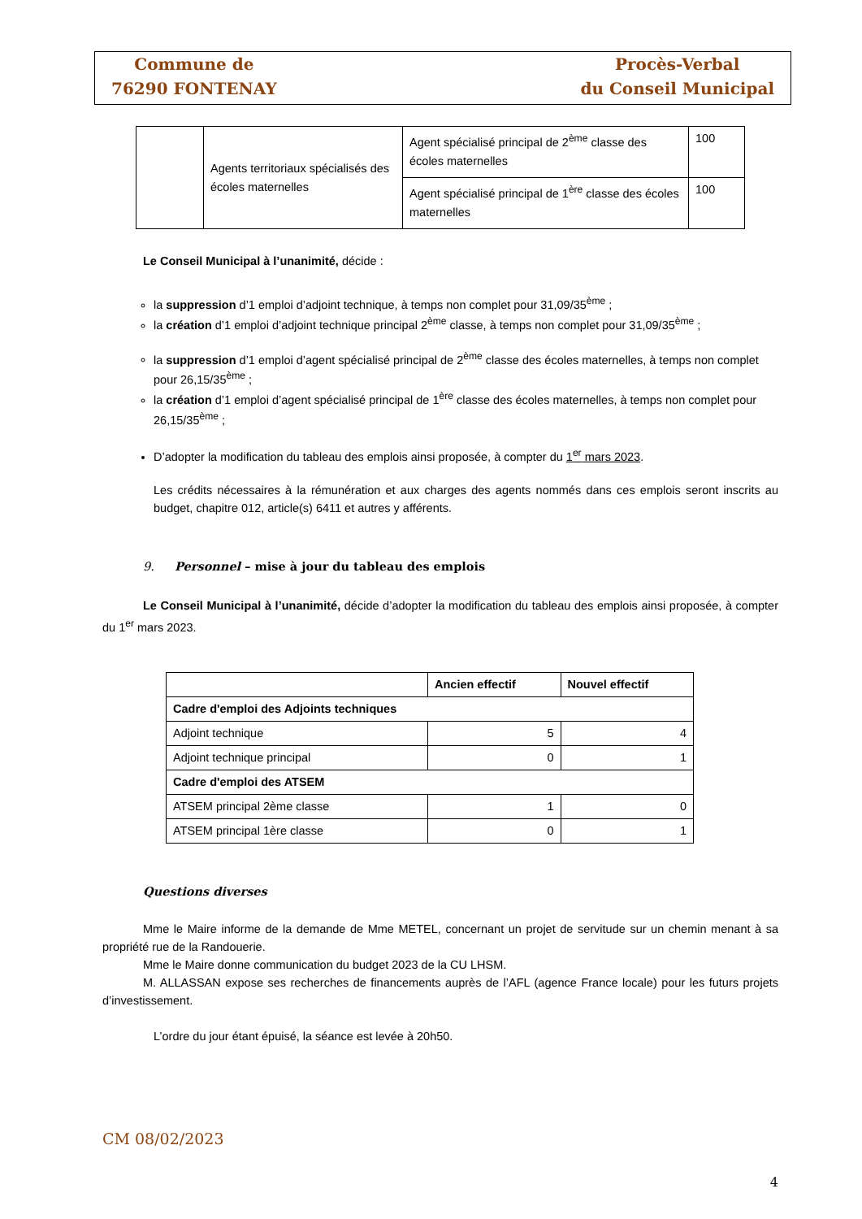Commune de
76290 FONTENAY
Procès-Verbal
du Conseil Municipal
| | Agents territoriaux spécialisés des écoles maternelles | Agent spécialisé principal de 2<sup>ème</sup> classe des écoles maternelles | 100 |
| | | Agent spécialisé principal de 1<sup>ère</sup> classe des écoles maternelles | 100 |
Le Conseil Municipal à l’unanimité, décide :
la suppression d’1 emploi d’adjoint technique, à temps non complet pour 31,09/35<sup>ème</sup> ;
la création d’1 emploi d’adjoint technique principal 2<sup>ème</sup> classe, à temps non complet pour 31,09/35<sup>ème</sup> ;
la suppression d’1 emploi d’agent spécialisé principal de 2<sup>ème</sup> classe des écoles maternelles, à temps non complet pour 26,15/35<sup>ème</sup> ;
la création d’1 emploi d’agent spécialisé principal de 1<sup>ère</sup> classe des écoles maternelles, à temps non complet pour 26,15/35<sup>ème</sup> ;
D’adopter la modification du tableau des emplois ainsi proposée, à compter du 1<sup>er</sup> mars 2023.
Les crédits nécessaires à la rémunération et aux charges des agents nommés dans ces emplois seront inscrits au budget, chapitre 012, article(s) 6411 et autres y afférents.
9. Personnel – mise à jour du tableau des emplois
Le Conseil Municipal à l’unanimité, décide d’adopter la modification du tableau des emplois ainsi proposée, à compter du 1<sup>er</sup> mars 2023.
| | Ancien effectif | Nouvel effectif |
| --- | --- | --- |
| Cadre d'emploi des Adjoints techniques | | |
| Adjoint technique | 5 | 4 |
| Adjoint technique principal | 0 | 1 |
| Cadre d'emploi des ATSEM | | |
| ATSEM principal 2ème classe | 1 | 0 |
| ATSEM principal 1ère classe | 0 | 1 |
Questions diverses
Mme le Maire informe de la demande de Mme METEL, concernant un projet de servitude sur un chemin menant à sa propriété rue de la Randouerie.
Mme le Maire donne communication du budget 2023 de la CU LHSM.
M. ALLASSAN expose ses recherches de financements auprès de l’AFL (agence France locale) pour les futurs projets d’investissement.
L’ordre du jour étant épuisé, la séance est levée à 20h50.
CM 08/02/2023
4